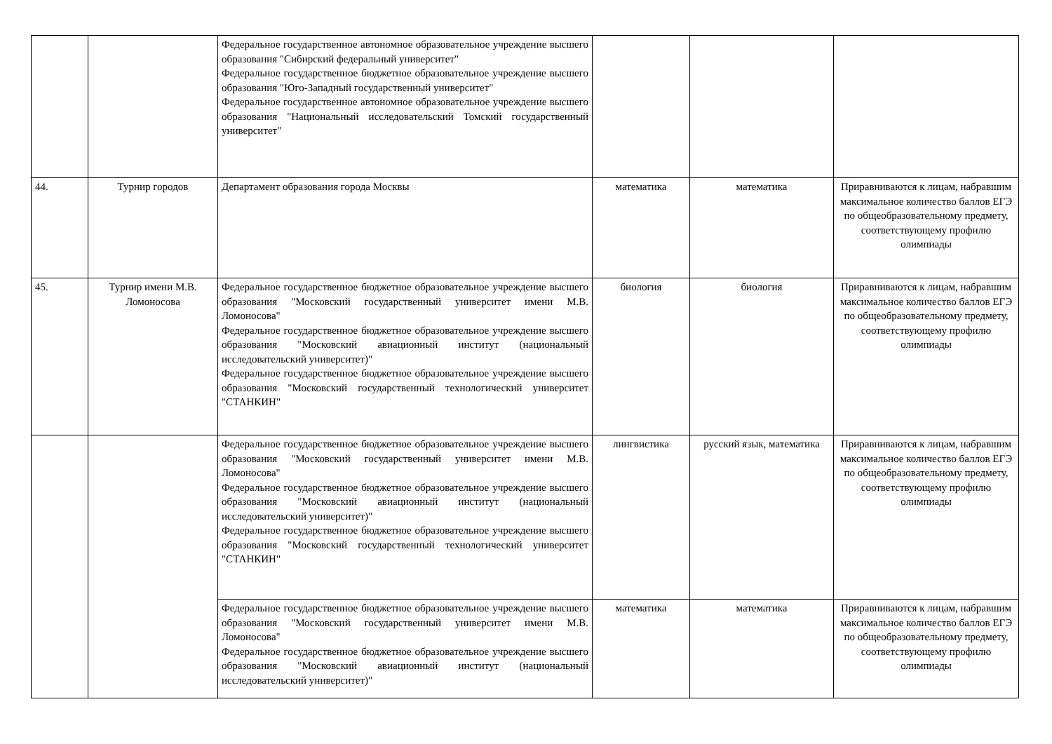| | | Федеральное государственное автономное образовательное учреждение высшего образования "Сибирский федеральный университет" Федеральное государственное бюджетное образовательное учреждение высшего образования "Юго-Западный государственный университет" Федеральное государственное автономное образовательное учреждение высшего образования "Национальный исследовательский Томский государственный университет" | | | |
| 44. | Турнир городов | Департамент образования города Москвы | математика | математика | Приравниваются к лицам, набравшим максимальное количество баллов ЕГЭ по общеобразовательному предмету, соответствующему профилю олимпиады |
| 45. | Турнир имени М.В. Ломоносова | Федеральное государственное бюджетное образовательное учреждение высшего образования "Московский государственный университет имени М.В. Ломоносова" Федеральное государственное бюджетное образовательное учреждение высшего образования "Московский авиационный институт (национальный исследовательский университет)" Федеральное государственное бюджетное образовательное учреждение высшего образования "Московский государственный технологический университет "СТАНКИН" | биология | биология | Приравниваются к лицам, набравшим максимальное количество баллов ЕГЭ по общеобразовательному предмету, соответствующему профилю олимпиады |
| | | Федеральное государственное бюджетное образовательное учреждение высшего образования "Московский государственный университет имени М.В. Ломоносова" Федеральное государственное бюджетное образовательное учреждение высшего образования "Московский авиационный институт (национальный исследовательский университет)" Федеральное государственное бюджетное образовательное учреждение высшего образования "Московский государственный технологический университет "СТАНКИН" | лингвистика | русский язык, математика | Приравниваются к лицам, набравшим максимальное количество баллов ЕГЭ по общеобразовательному предмету, соответствующему профилю олимпиады |
| | | Федеральное государственное бюджетное образовательное учреждение высшего образования "Московский государственный университет имени М.В. Ломоносова" Федеральное государственное бюджетное образовательное учреждение высшего образования "Московский авиационный институт (национальный исследовательский университет)" | математика | математика | Приравниваются к лицам, набравшим максимальное количество баллов ЕГЭ по общеобразовательному предмету, соответствующему профилю олимпиады |